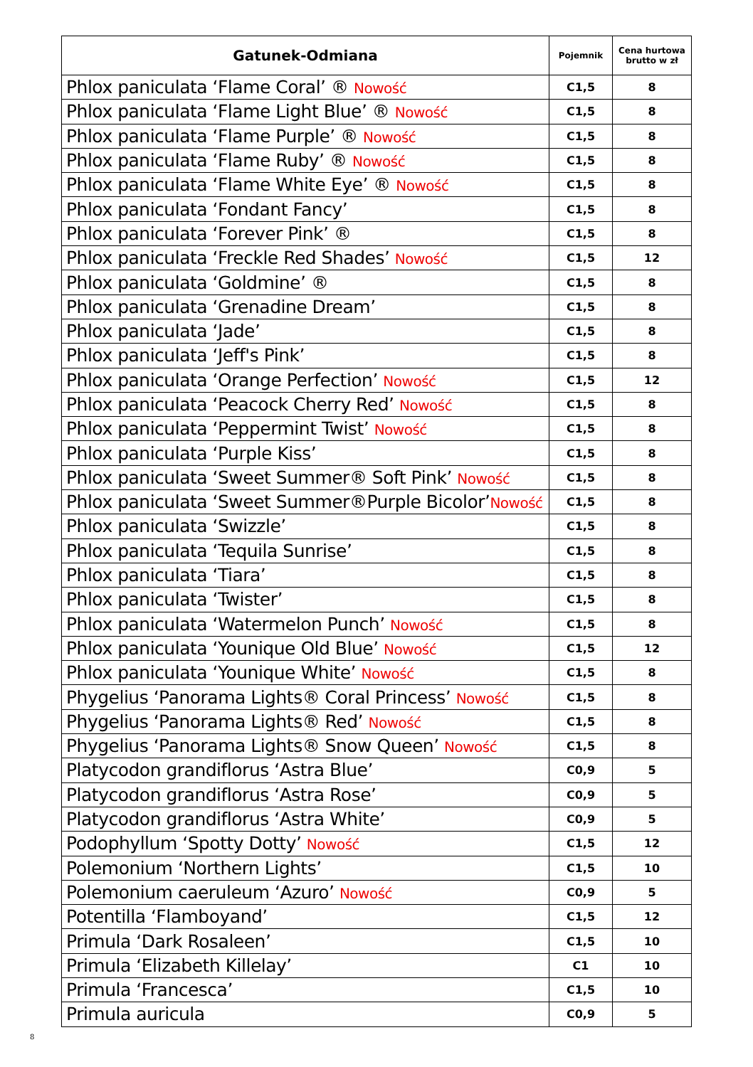| Gatunek-Odmiana | Pojemnik | Cena hurtowa brutto w zł |
| --- | --- | --- |
| Phlox paniculata ‘Flame Coral’ ® Nowość | C1,5 | 8 |
| Phlox paniculata ‘Flame Light Blue’ ® Nowość | C1,5 | 8 |
| Phlox paniculata ‘Flame Purple’ ® Nowość | C1,5 | 8 |
| Phlox paniculata ‘Flame Ruby’ ® Nowość | C1,5 | 8 |
| Phlox paniculata ‘Flame White Eye’ ® Nowość | C1,5 | 8 |
| Phlox paniculata ‘Fondant Fancy’ | C1,5 | 8 |
| Phlox paniculata ‘Forever Pink’ ® | C1,5 | 8 |
| Phlox paniculata ‘Freckle Red Shades’ Nowość | C1,5 | 12 |
| Phlox paniculata ‘Goldmine’ ® | C1,5 | 8 |
| Phlox paniculata ‘Grenadine Dream’ | C1,5 | 8 |
| Phlox paniculata ‘Jade’ | C1,5 | 8 |
| Phlox paniculata ‘Jeff's Pink’ | C1,5 | 8 |
| Phlox paniculata ‘Orange Perfection’ Nowość | C1,5 | 12 |
| Phlox paniculata ‘Peacock Cherry Red’ Nowość | C1,5 | 8 |
| Phlox paniculata ‘Peppermint Twist’ Nowość | C1,5 | 8 |
| Phlox paniculata ‘Purple Kiss’ | C1,5 | 8 |
| Phlox paniculata ‘Sweet Summer® Soft Pink’ Nowość | C1,5 | 8 |
| Phlox paniculata ‘Sweet Summer®Purple Bicolor’ Nowość | C1,5 | 8 |
| Phlox paniculata ‘Swizzle’ | C1,5 | 8 |
| Phlox paniculata ‘Tequila Sunrise’ | C1,5 | 8 |
| Phlox paniculata ‘Tiara’ | C1,5 | 8 |
| Phlox paniculata ‘Twister’ | C1,5 | 8 |
| Phlox paniculata ‘Watermelon Punch’ Nowość | C1,5 | 8 |
| Phlox paniculata ‘Younique Old Blue’ Nowość | C1,5 | 12 |
| Phlox paniculata ‘Younique White’ Nowość | C1,5 | 8 |
| Phygelius ‘Panorama Lights® Coral Princess’ Nowość | C1,5 | 8 |
| Phygelius ‘Panorama Lights® Red’ Nowość | C1,5 | 8 |
| Phygelius ‘Panorama Lights® Snow Queen’ Nowość | C1,5 | 8 |
| Platycodon grandiflorus ‘Astra Blue’ | C0,9 | 5 |
| Platycodon grandiflorus ‘Astra Rose’ | C0,9 | 5 |
| Platycodon grandiflorus ‘Astra White’ | C0,9 | 5 |
| Podophyllum ‘Spotty Dotty’ Nowość | C1,5 | 12 |
| Polemonium ‘Northern Lights’ | C1,5 | 10 |
| Polemonium caeruleum ‘Azuro’ Nowość | C0,9 | 5 |
| Potentilla ‘Flamboyand’ | C1,5 | 12 |
| Primula ‘Dark Rosaleen’ | C1,5 | 10 |
| Primula ‘Elizabeth Killelay’ | C1 | 10 |
| Primula ‘Francesca’ | C1,5 | 10 |
| Primula auricula | C0,9 | 5 |
8